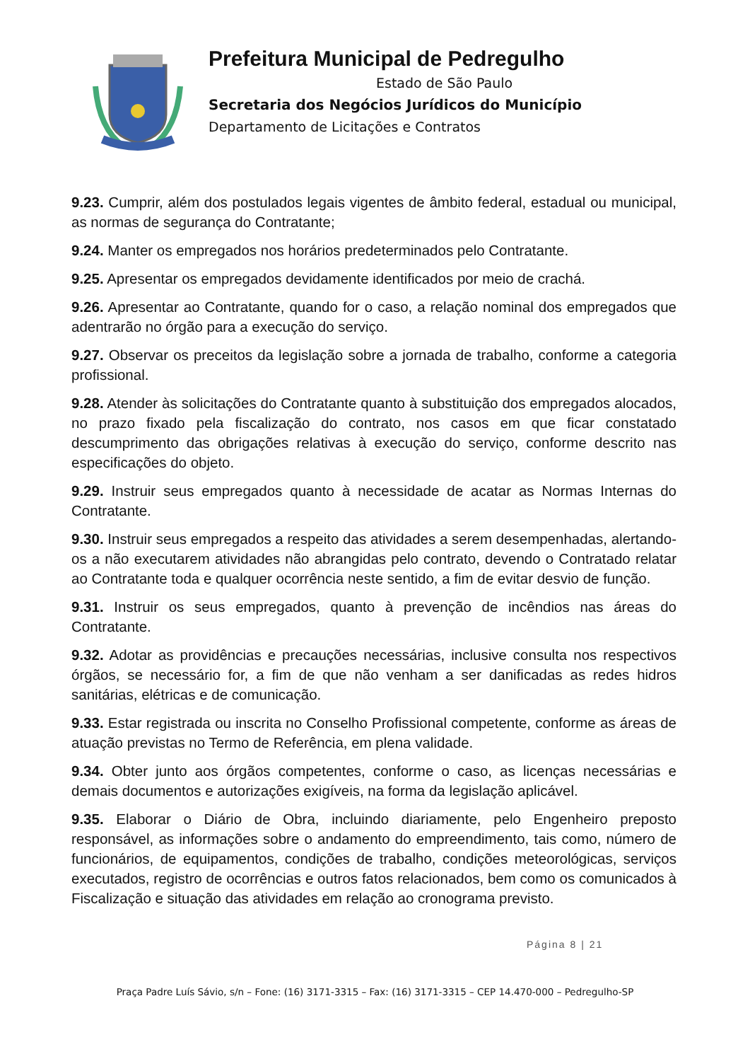Prefeitura Municipal de Pedregulho
Estado de São Paulo
Secretaria dos Negócios Jurídicos do Município
Departamento de Licitações e Contratos
9.23. Cumprir, além dos postulados legais vigentes de âmbito federal, estadual ou municipal, as normas de segurança do Contratante;
9.24. Manter os empregados nos horários predeterminados pelo Contratante.
9.25. Apresentar os empregados devidamente identificados por meio de crachá.
9.26. Apresentar ao Contratante, quando for o caso, a relação nominal dos empregados que adentrarão no órgão para a execução do serviço.
9.27. Observar os preceitos da legislação sobre a jornada de trabalho, conforme a categoria profissional.
9.28. Atender às solicitações do Contratante quanto à substituição dos empregados alocados, no prazo fixado pela fiscalização do contrato, nos casos em que ficar constatado descumprimento das obrigações relativas à execução do serviço, conforme descrito nas especificações do objeto.
9.29. Instruir seus empregados quanto à necessidade de acatar as Normas Internas do Contratante.
9.30. Instruir seus empregados a respeito das atividades a serem desempenhadas, alertando-os a não executarem atividades não abrangidas pelo contrato, devendo o Contratado relatar ao Contratante toda e qualquer ocorrência neste sentido, a fim de evitar desvio de função.
9.31. Instruir os seus empregados, quanto à prevenção de incêndios nas áreas do Contratante.
9.32. Adotar as providências e precauções necessárias, inclusive consulta nos respectivos órgãos, se necessário for, a fim de que não venham a ser danificadas as redes hidros sanitárias, elétricas e de comunicação.
9.33. Estar registrada ou inscrita no Conselho Profissional competente, conforme as áreas de atuação previstas no Termo de Referência, em plena validade.
9.34. Obter junto aos órgãos competentes, conforme o caso, as licenças necessárias e demais documentos e autorizações exigíveis, na forma da legislação aplicável.
9.35. Elaborar o Diário de Obra, incluindo diariamente, pelo Engenheiro preposto responsável, as informações sobre o andamento do empreendimento, tais como, número de funcionários, de equipamentos, condições de trabalho, condições meteorológicas, serviços executados, registro de ocorrências e outros fatos relacionados, bem como os comunicados à Fiscalização e situação das atividades em relação ao cronograma previsto.
Página 8 | 21
Praça Padre Luís Sávio, s/n – Fone: (16) 3171-3315 – Fax: (16) 3171-3315 – CEP 14.470-000 – Pedregulho-SP